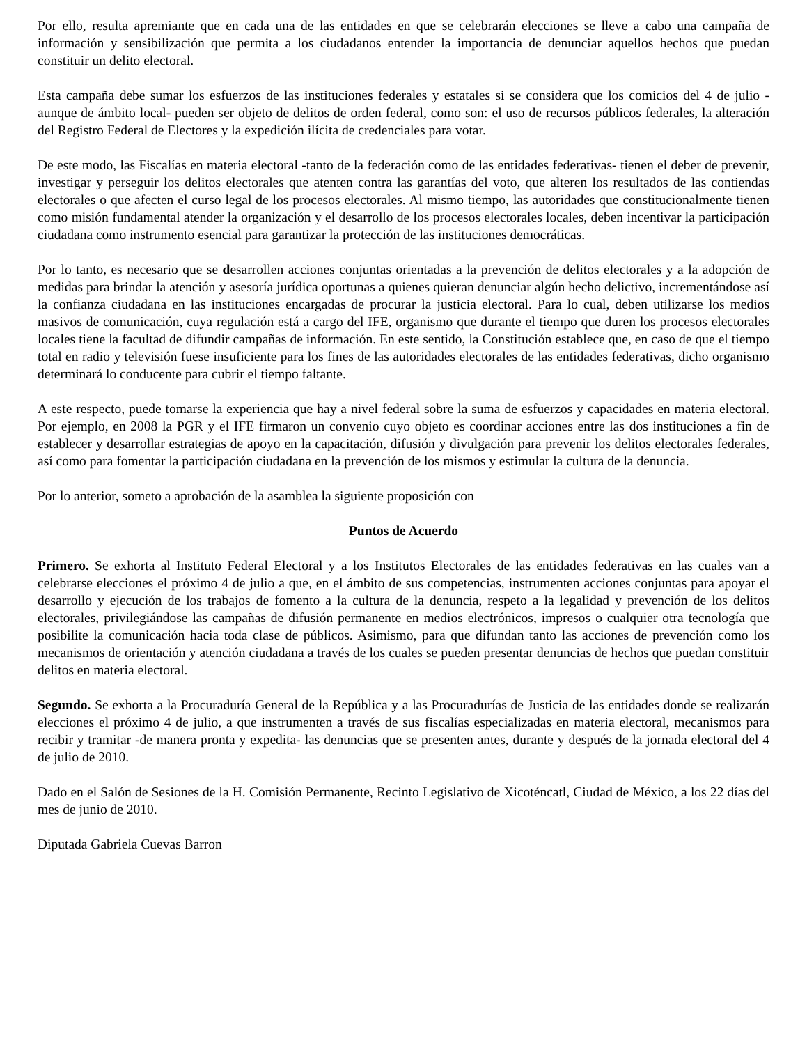Por ello, resulta apremiante que en cada una de las entidades en que se celebrarán elecciones se lleve a cabo una campaña de información y sensibilización que permita a los ciudadanos entender la importancia de denunciar aquellos hechos que puedan constituir un delito electoral.
Esta campaña debe sumar los esfuerzos de las instituciones federales y estatales si se considera que los comicios del 4 de julio -aunque de ámbito local- pueden ser objeto de delitos de orden federal, como son: el uso de recursos públicos federales, la alteración del Registro Federal de Electores y la expedición ilícita de credenciales para votar.
De este modo, las Fiscalías en materia electoral -tanto de la federación como de las entidades federativas- tienen el deber de prevenir, investigar y perseguir los delitos electorales que atenten contra las garantías del voto, que alteren los resultados de las contiendas electorales o que afecten el curso legal de los procesos electorales. Al mismo tiempo, las autoridades que constitucionalmente tienen como misión fundamental atender la organización y el desarrollo de los procesos electorales locales, deben incentivar la participación ciudadana como instrumento esencial para garantizar la protección de las instituciones democráticas.
Por lo tanto, es necesario que se desarrollen acciones conjuntas orientadas a la prevención de delitos electorales y a la adopción de medidas para brindar la atención y asesoría jurídica oportunas a quienes quieran denunciar algún hecho delictivo, incrementándose así la confianza ciudadana en las instituciones encargadas de procurar la justicia electoral. Para lo cual, deben utilizarse los medios masivos de comunicación, cuya regulación está a cargo del IFE, organismo que durante el tiempo que duren los procesos electorales locales tiene la facultad de difundir campañas de información. En este sentido, la Constitución establece que, en caso de que el tiempo total en radio y televisión fuese insuficiente para los fines de las autoridades electorales de las entidades federativas, dicho organismo determinará lo conducente para cubrir el tiempo faltante.
A este respecto, puede tomarse la experiencia que hay a nivel federal sobre la suma de esfuerzos y capacidades en materia electoral. Por ejemplo, en 2008 la PGR y el IFE firmaron un convenio cuyo objeto es coordinar acciones entre las dos instituciones a fin de establecer y desarrollar estrategias de apoyo en la capacitación, difusión y divulgación para prevenir los delitos electorales federales, así como para fomentar la participación ciudadana en la prevención de los mismos y estimular la cultura de la denuncia.
Por lo anterior, someto a aprobación de la asamblea la siguiente proposición con
Puntos de Acuerdo
Primero. Se exhorta al Instituto Federal Electoral y a los Institutos Electorales de las entidades federativas en las cuales van a celebrarse elecciones el próximo 4 de julio a que, en el ámbito de sus competencias, instrumenten acciones conjuntas para apoyar el desarrollo y ejecución de los trabajos de fomento a la cultura de la denuncia, respeto a la legalidad y prevención de los delitos electorales, privilegiándose las campañas de difusión permanente en medios electrónicos, impresos o cualquier otra tecnología que posibilite la comunicación hacia toda clase de públicos. Asimismo, para que difundan tanto las acciones de prevención como los mecanismos de orientación y atención ciudadana a través de los cuales se pueden presentar denuncias de hechos que puedan constituir delitos en materia electoral.
Segundo. Se exhorta a la Procuraduría General de la República y a las Procuradurías de Justicia de las entidades donde se realizarán elecciones el próximo 4 de julio, a que instrumenten a través de sus fiscalías especializadas en materia electoral, mecanismos para recibir y tramitar -de manera pronta y expedita- las denuncias que se presenten antes, durante y después de la jornada electoral del 4 de julio de 2010.
Dado en el Salón de Sesiones de la H. Comisión Permanente, Recinto Legislativo de Xicoténcatl, Ciudad de México, a los 22 días del mes de junio de 2010.
Diputada Gabriela Cuevas Barron